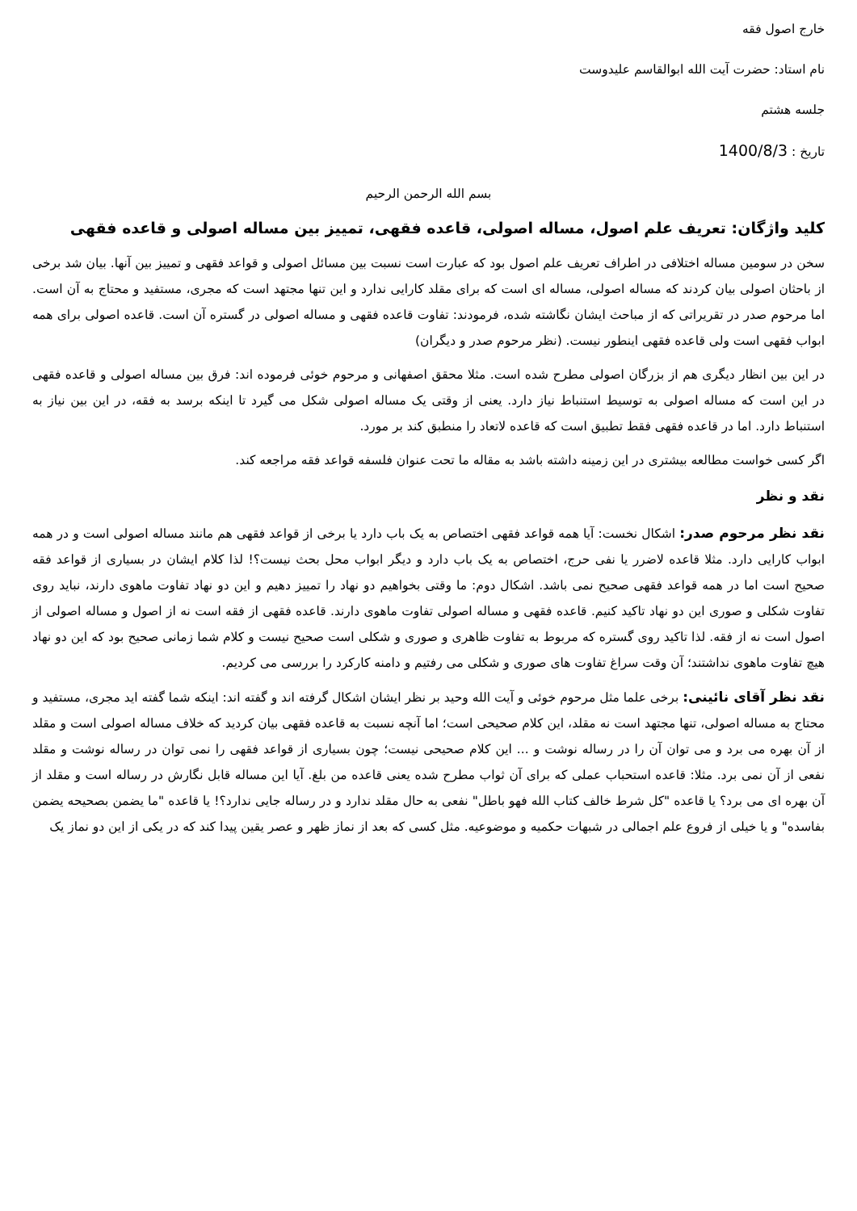خارج اصول فقه
نام استاد: حضرت آیت الله ابوالقاسم علیدوست
جلسه هشتم
تاریخ : 1400/8/3
بسم الله الرحمن الرحیم
کلید واژگان: تعریف علم اصول، مساله اصولی، قاعده فقهی، تمییز بین مساله اصولی و قاعده فقهی
سخن در سومین مساله اختلافی در اطراف تعریف علم اصول بود که عبارت است نسبت بین مسائل اصولی و قواعد فقهی و تمییز بین آنها. بیان شد برخی از باحثان اصولی بیان کردند که مساله اصولی، مساله ای است که برای مقلد کارایی ندارد و این تنها مجتهد است که مجری، مستفید و محتاج به آن است. اما مرحوم صدر در تقریراتی که از مباحث ایشان نگاشته شده، فرمودند: تفاوت قاعده فقهی و مساله اصولی در گستره آن است. قاعده اصولی برای همه ابواب فقهی است ولی قاعده فقهی اینطور نیست. (نظر مرحوم صدر و دیگران)
در این بین انظار دیگری هم از بزرگان اصولی مطرح شده است. مثلا محقق اصفهانی و مرحوم خوئی فرموده اند: فرق بین مساله اصولی و قاعده فقهی در این است که مساله اصولی به توسیط استنباط نیاز دارد. یعنی از وقتی یک مساله اصولی شکل می گیرد تا اینکه برسد به فقه، در این بین نیاز به استنباط دارد. اما در قاعده فقهی فقط تطبیق است که قاعده لاتعاد را منطبق کند بر مورد.
اگر کسی خواست مطالعه بیشتری در این زمینه داشته باشد به مقاله ما تحت عنوان فلسفه قواعد فقه مراجعه کند.
نقد و نظر
نقد نظر مرحوم صدر: اشکال نخست: آیا همه قواعد فقهی اختصاص به یک باب دارد یا برخی از قواعد فقهی هم مانند مساله اصولی است و در همه ابواب کارایی دارد. مثلا قاعده لاضرر یا نفی حرج، اختصاص به یک باب دارد و دیگر ابواب محل بحث نیست؟! لذا کلام ایشان در بسیاری از قواعد فقه صحیح است اما در همه قواعد فقهی صحیح نمی باشد. اشکال دوم: ما وقتی بخواهیم دو نهاد را تمییز دهیم و این دو نهاد تفاوت ماهوی دارند، نباید روی تفاوت شکلی و صوری این دو نهاد تاکید کنیم. قاعده فقهی و مساله اصولی تفاوت ماهوی دارند. قاعده فقهی از فقه است نه از اصول و مساله اصولی از اصول است نه از فقه. لذا تاکید روی گستره که مربوط به تفاوت ظاهری و صوری و شکلی است صحیح نیست و کلام شما زمانی صحیح بود که این دو نهاد هیچ تفاوت ماهوی نداشتند؛ آن وقت سراغ تفاوت های صوری و شکلی می رفتیم و دامنه کارکرد را بررسی می کردیم.
نقد نظر آقای نائینی: برخی علما مثل مرحوم خوئی و آیت الله وحید بر نظر ایشان اشکال گرفته اند و گفته اند: اینکه شما گفته اید مجری، مستفید و محتاج به مساله اصولی، تنها مجتهد است نه مقلد، این کلام صحیحی است؛ اما آنچه نسبت به قاعده فقهی بیان کردید که خلاف مساله اصولی است و مقلد از آن بهره می برد و می توان آن را در رساله نوشت و ... این کلام صحیحی نیست؛ چون بسیاری از قواعد فقهی را نمی توان در رساله نوشت و مقلد نفعی از آن نمی برد. مثلا: قاعده استحباب عملی که برای آن ثواب مطرح شده یعنی قاعده من بلغ. آیا این مساله قابل نگارش در رساله است و مقلد از آن بهره ای می برد؟ یا قاعده "کل شرط خالف کتاب الله فهو باطل" نفعی به حال مقلد ندارد و در رساله جایی ندارد؟! یا قاعده "ما یضمن بصحیحه یضمن بفاسده" و یا خیلی از فروع علم اجمالی در شبهات حکمیه و موضوعیه. مثل کسی که بعد از نماز ظهر و عصر یقین پیدا کند که در یکی از این دو نماز یک